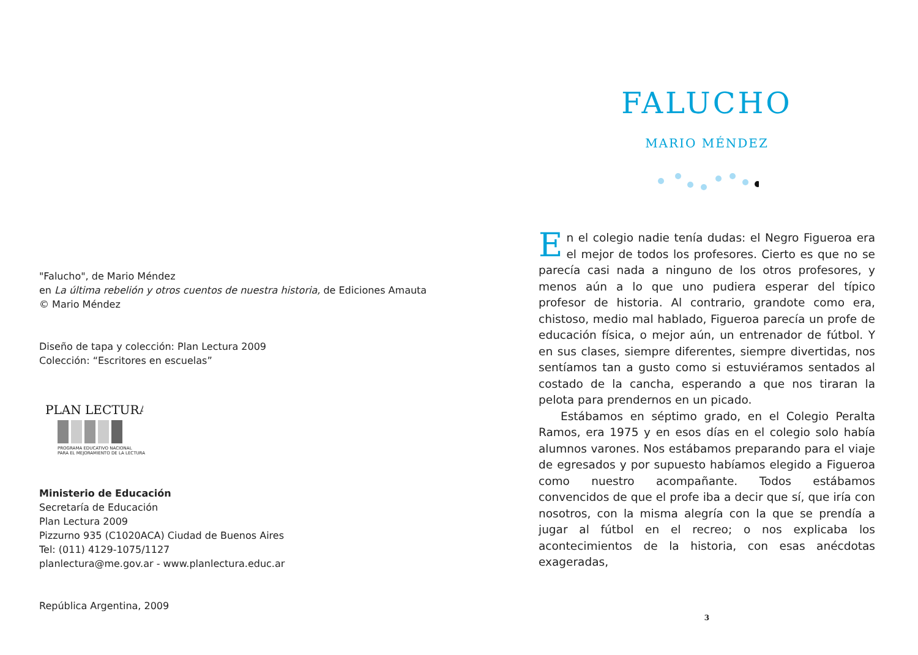"Falucho", de Mario Méndez
en La última rebelión y otros cuentos de nuestra historia, de Ediciones Amauta
© Mario Méndez
Diseño de tapa y colección: Plan Lectura 2009
Colección: “Escritores en escuelas”
PLAN LECTURA
PROGRAMA EDUCATIVO NACIONAL
PARA EL MEJORAMIENTO DE LA LECTURA
Ministerio de Educación
Secretaría de Educación
Plan Lectura 2009
Pizzurno 935 (C1020ACA) Ciudad de Buenos Aires
Tel: (011) 4129-1075/1127
planlectura@me.gov.ar - www.planlectura.educ.ar
República Argentina, 2009
FALUCHO
MARIO MÉNDEZ
En el colegio nadie tenía dudas: el Negro Figueroa era el mejor de todos los profesores. Cierto es que no se parecía casi nada a ninguno de los otros profesores, y menos aún a lo que uno pudiera esperar del típico profesor de historia. Al contrario, grandote como era, chistoso, medio mal hablado, Figueroa parecía un profe de educación física, o mejor aún, un entrenador de fútbol. Y en sus clases, siempre diferentes, siempre divertidas, nos sentíamos tan a gusto como si estuviéramos sentados al costado de la cancha, esperando a que nos tiraran la pelota para prendernos en un picado.
Estábamos en séptimo grado, en el Colegio Peralta Ramos, era 1975 y en esos días en el colegio solo había alumnos varones. Nos estábamos preparando para el viaje de egresados y por supuesto habíamos elegido a Figueroa como nuestro acompañante. Todos estábamos convencidos de que el profe iba a decir que sí, que iría con nosotros, con la misma alegría con la que se prendía a jugar al fútbol en el recreo; o nos explicaba los acontecimientos de la historia, con esas anécdotas exageradas,
3